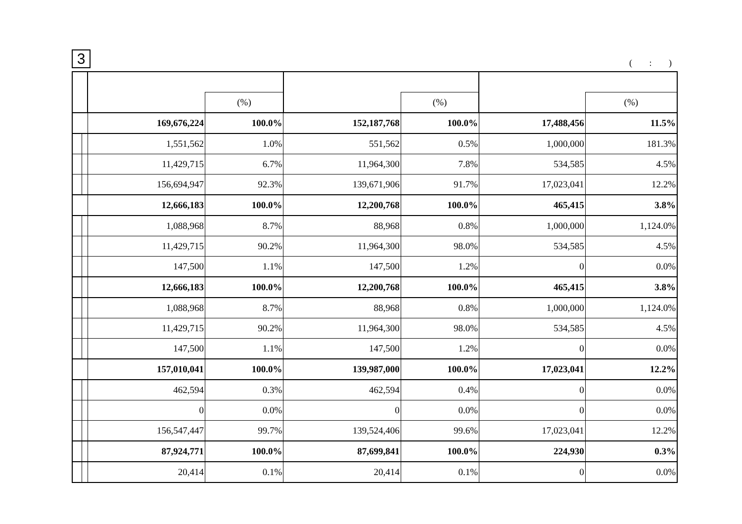3
( : )
| | | | (%) | | (%) | | (%) |
| | | 169,676,224 | 100.0% | 152,187,768 | 100.0% | 17,488,456 | 11.5% |
| | | 1,551,562 | 1.0% | 551,562 | 0.5% | 1,000,000 | 181.3% |
| | | 11,429,715 | 6.7% | 11,964,300 | 7.8% | 534,585 | 4.5% |
| | | 156,694,947 | 92.3% | 139,671,906 | 91.7% | 17,023,041 | 12.2% |
| | | 12,666,183 | 100.0% | 12,200,768 | 100.0% | 465,415 | 3.8% |
| | | 1,088,968 | 8.7% | 88,968 | 0.8% | 1,000,000 | 1,124.0% |
| | | 11,429,715 | 90.2% | 11,964,300 | 98.0% | 534,585 | 4.5% |
| | | 147,500 | 1.1% | 147,500 | 1.2% | 0 | 0.0% |
| | | 12,666,183 | 100.0% | 12,200,768 | 100.0% | 465,415 | 3.8% |
| | | 1,088,968 | 8.7% | 88,968 | 0.8% | 1,000,000 | 1,124.0% |
| | | 11,429,715 | 90.2% | 11,964,300 | 98.0% | 534,585 | 4.5% |
| | | 147,500 | 1.1% | 147,500 | 1.2% | 0 | 0.0% |
| | | 157,010,041 | 100.0% | 139,987,000 | 100.0% | 17,023,041 | 12.2% |
| | | 462,594 | 0.3% | 462,594 | 0.4% | 0 | 0.0% |
| | | 0 | 0.0% | 0 | 0.0% | 0 | 0.0% |
| | | 156,547,447 | 99.7% | 139,524,406 | 99.6% | 17,023,041 | 12.2% |
| | | 87,924,771 | 100.0% | 87,699,841 | 100.0% | 224,930 | 0.3% |
| | | 20,414 | 0.1% | 20,414 | 0.1% | 0 | 0.0% |